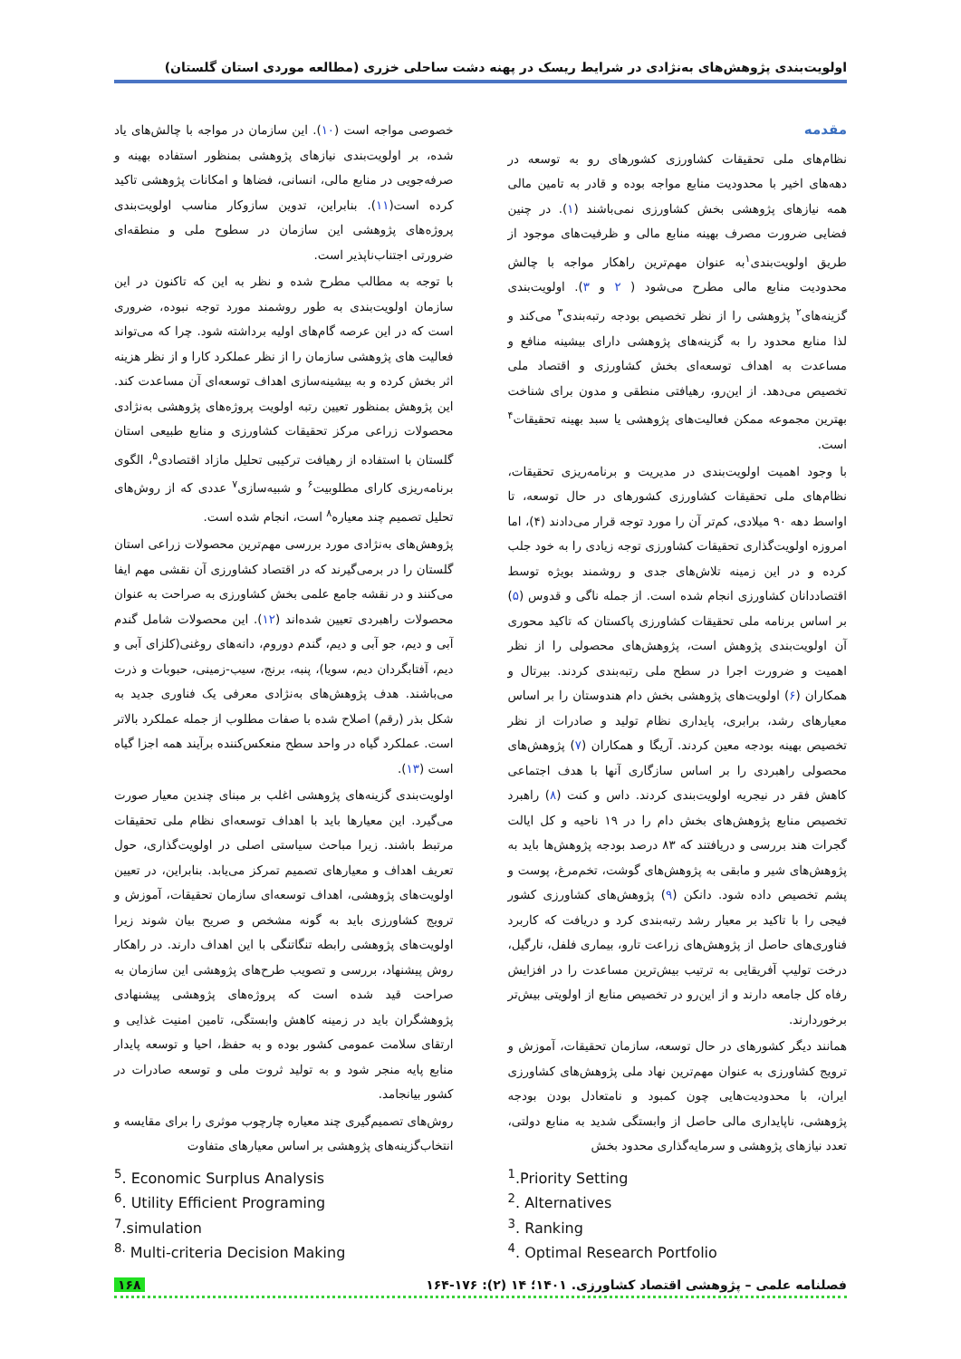اولویت‌بندی پژوهش‌های به‌نژادی در شرایط ریسک در پهنه دشت ساحلی خزری (مطالعه موردی استان گلستان)
مقدمه
نظام‌های ملی تحقیقات کشاورزی کشورهای رو به توسعه در دهه‌های اخیر با محدودیت منابع مواجه بوده و قادر به تامین مالی همه نیازهای پژوهشی بخش کشاورزی نمی‌باشند (۱). در چنین فضایی ضرورت مصرف بهینه منابع مالی و ظرفیت‌های موجود از طریق اولویت‌بندی<sup>۱</sup>به عنوان مهم‌ترین راهکار مواجه با چالش محدودیت منابع مالی مطرح می‌شود ( ۲ و ۳). اولویت‌بندی گزینه‌های<sup>۲</sup> پژوهشی را از نظر تخصیص بودجه رتبه‌بندی<sup>۳</sup> می‌کند و لذا منابع محدود را به گزینه‌های پژوهشی دارای بیشینه منافع و مساعدت به اهداف توسعه‌ای بخش کشاورزی و اقتصاد ملی تخصیص می‌دهد. از این‌رو، رهیافتی منطقی و مدون برای شناخت بهترین مجموعه ممکن فعالیت‌های پژوهشی یا سبد بهینه تحقیقات<sup>۴</sup> است.
با وجود اهمیت اولویت‌بندی در مدیریت و برنامه‌ریزی تحقیقات، نظام‌های ملی تحقیقات کشاورزی کشورهای در حال توسعه، تا اواسط دهه ۹۰ میلادی، کم‌تر آن را مورد توجه قرار می‌دادند (۴)، اما امروزه اولویت‌گذاری تحقیقات کشاورزی توجه زیادی را به خود جلب کرده و در این زمینه تلاش‌های جدی و روشمند بویژه توسط اقتصاددانان کشاورزی انجام شده است. از جمله ناگی و قدوس (۵) بر اساس برنامه ملی تحقیقات کشاورزی پاکستان که تاکید محوری آن اولویت‌بندی پژوهش است، پژوهش‌های محصولی را از نظر اهمیت و ضرورت اجرا در سطح ملی رتبه‌بندی کردند. بیرتال و همکاران (۶) اولویت‌های پژوهشی بخش دام هندوستان را بر اساس معیارهای رشد، برابری، پایداری نظام تولید و صادرات از نظر تخصیص بهینه بودجه معین کردند. آریگا و همکاران (۷) پژوهش‌های محصولی راهبردی را بر اساس سازگاری آنها با هدف اجتماعی کاهش فقر در نیجریه اولویت‌بندی کردند. داس و کنت (۸) راهبرد تخصیص منابع پژوهش‌های بخش دام را در ۱۹ ناحیه و کل ایالت گجرات هند بررسی و دریافتند که ۸۳ درصد بودجه پژوهش‌ها باید به پژوهش‌های شیر و مابقی به پژوهش‌های گوشت، تخم‌مرغ، پوست و پشم تخصیص داده شود. دانکن (۹) پژوهش‌های کشاورزی کشور فیجی را با تاکید بر معیار رشد رتبه‌بندی کرد و دریافت که کاربرد فناوری‌های حاصل از پژوهش‌های زراعت تارو، بیماری فلفل، نارگیل، درخت تولیپ آفریقایی به ترتیب بیش‌ترین مساعدت را در افزایش رفاه کل جامعه دارند و از این‌رو در تخصیص منابع از اولویتی بیش‌تر برخوردارند.
همانند دیگر کشورهای در حال توسعه، سازمان تحقیقات، آموزش و ترویج کشاورزی به عنوان مهم‌ترین نهاد ملی پژوهش‌های کشاورزی ایران، با محدودیت‌هایی چون کمبود و نامتعادل بودن بودجه پژوهشی، ناپایداری مالی حاصل از وابستگی شدید به منابع دولتی، تعدد نیازهای پژوهشی و سرمایه‌گذاری محدود بخش
خصوصی مواجه است (۱۰). این سازمان در مواجه با چالش‌های یاد شده، بر اولویت‌بندی نیازهای پژوهشی بمنظور استفاده بهینه و صرفه‌جویی در منابع مالی، انسانی، فضاها و امکانات پژوهشی تاکید کرده است(۱۱). بنابراین، تدوین سازوکار مناسب اولویت‌بندی پروژه‌های پژوهشی این سازمان در سطوح ملی و منطقه‌ای ضرورتی اجتناب‌ناپذیر است.
با توجه به مطالب مطرح شده و نظر به این که تاکنون در این سازمان اولویت‌بندی به طور روشمند مورد توجه نبوده، ضروری است که در این عرصه گام‌های اولیه برداشته شود. چرا که می‌تواند فعالیت های پژوهشی سازمان را از نظر عملکرد کارا و از نظر هزینه اثر بخش کرده و به بیشینه‌سازی اهداف توسعه‌ای آن مساعدت کند. این پژوهش بمنظور تعیین رتبه اولویت پروژه‌های پژوهشی به‌نژادی محصولات زراعی مرکز تحقیقات کشاورزی و منابع طبیعی استان گلستان با استفاده از رهیافت ترکیبی تحلیل مازاد اقتصادی<sup>۵</sup>، الگوی برنامه‌ریزی کارای مطلوبیت<sup>۶</sup> و شبیه‌سازی<sup>۷</sup> عددی که از روش‌های تحلیل تصمیم چند معیاره<sup>۸</sup> است، انجام شده است.
پژوهش‌های به‌نژادی مورد بررسی مهم‌ترین محصولات زراعی استان گلستان را در برمی‌گیرند که در اقتصاد کشاورزی آن نقشی مهم ایفا می‌کنند و در نقشه جامع علمی بخش کشاورزی به صراحت به عنوان محصولات راهبردی تعیین شده‌اند (۱۲). این محصولات شامل گندم آبی و دیم، جو آبی و دیم، گندم دوروم، دانه‌های روغنی(کلزای آبی و دیم، آفتابگردان دیم، سویا)، پنبه، برنج، سیب-زمینی، حبوبات و ذرت می‌باشند. هدف پژوهش‌های به‌نژادی معرفی یک فناوری جدید به شکل بذر (رقم) اصلاح شده با صفات مطلوب از جمله عملکرد بالاتر است. عملکرد گیاه در واحد سطح منعکس‌کننده برآیند همه اجزا گیاه است (۱۳).
اولویت‌بندی گزینه‌های پژوهشی اغلب بر مبنای چندین معیار صورت می‌گیرد. این معیارها باید با اهداف توسعه‌ای نظام ملی تحقیقات مرتبط باشند. زیرا مباحث سیاستی اصلی در اولویت‌گذاری، حول تعریف اهداف و معیارهای تصمیم تمرکز می‌یابد. بنابراین، در تعیین اولویت‌های پژوهشی، اهداف توسعه‌ای سازمان تحقیقات، آموزش و ترویج کشاورزی باید به گونه مشخص و صریح بیان شوند زیرا اولویت‌های پژوهشی رابطه تنگاتنگی با این اهداف دارند. در راهکار روش پیشنهاد، بررسی و تصویب طرح‌های پژوهشی این سازمان به صراحت قید شده است که پروژه‌های پژوهشی پیشنهادی پژوهشگران باید در زمینه کاهش وابستگی، تامین امنیت غذایی و ارتقای سلامت عمومی کشور بوده و به حفظ، احیا و توسعه پایدار منابع پایه منجر شود و به تولید ثروت ملی و توسعه صادرات در کشور بیانجامد.
روش‌های تصمیم‌گیری چند معیاره چارچوب موثری را برای مقایسه و انتخاب‌گزینه‌های پژوهشی بر اساس معیارهای متفاوت
<sup>1</sup>.Priority Setting
<sup>2</sup>. Alternatives
<sup>3</sup>. Ranking
<sup>4</sup>. Optimal Research Portfolio
<sup>5</sup>. Economic Surplus Analysis
<sup>6</sup>. Utility Efficient Programing
<sup>7</sup>.simulation
<sup>8.</sup> Multi-criteria Decision Making
فصلنامه علمی – پژوهشی اقتصاد کشاورزی. ۱۴۰۱؛ ۱۴ (۲): ۱۷۶-۱۶۴ ۱۶۸